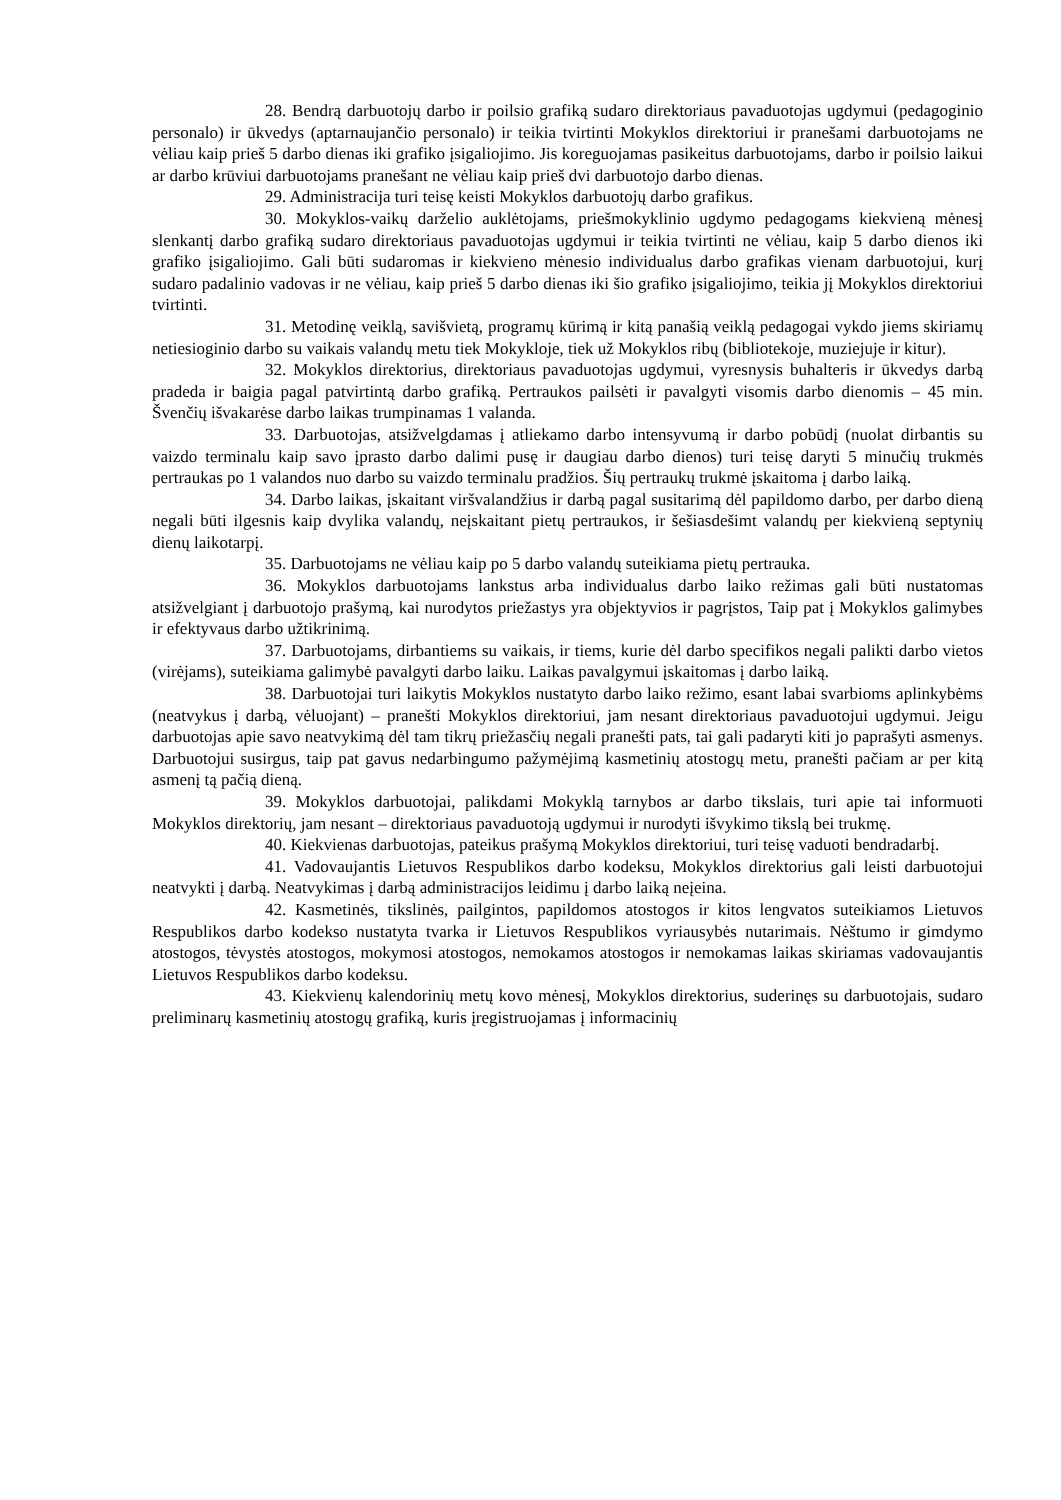28. Bendrą darbuotojų darbo ir poilsio grafiką sudaro direktoriaus pavaduotojas ugdymui (pedagoginio personalo) ir ūkvedys (aptarnaujančio personalo) ir teikia tvirtinti Mokyklos direktoriui ir pranešami darbuotojams ne vėliau kaip prieš 5 darbo dienas iki grafiko įsigaliojimo. Jis koreguojamas pasikeitus darbuotojams, darbo ir poilsio laikui ar darbo krūviui darbuotojams pranešant ne vėliau kaip prieš dvi darbuotojo darbo dienas.
29. Administracija turi teisę keisti Mokyklos darbuotojų darbo grafikus.
30. Mokyklos-vaikų darželio auklėtojams, priešmokyklinio ugdymo pedagogams kiekvieną mėnesį slenkantį darbo grafiką sudaro direktoriaus pavaduotojas ugdymui ir teikia tvirtinti ne vėliau, kaip 5 darbo dienos iki grafiko įsigaliojimo. Gali būti sudaromas ir kiekvieno mėnesio individualus darbo grafikas vienam darbuotojui, kurį sudaro padalinio vadovas ir ne vėliau, kaip prieš 5 darbo dienas iki šio grafiko įsigaliojimo, teikia jį Mokyklos direktoriui tvirtinti.
31. Metodinę veiklą, savišvietą, programų kūrimą ir kitą panašią veiklą pedagogai vykdo jiems skiriamų netiesioginio darbo su vaikais valandų metu tiek Mokykloje, tiek už Mokyklos ribų (bibliotekoje, muziejuje ir kitur).
32. Mokyklos direktorius, direktoriaus pavaduotojas ugdymui, vyresnysis buhalteris ir ūkvedys darbą pradeda ir baigia pagal patvirtintą darbo grafiką. Pertraukos pailsėti ir pavalgyti visomis darbo dienomis – 45 min. Švenčių išvakarėse darbo laikas trumpinamas 1 valanda.
33. Darbuotojas, atsižvelgdamas į atliekamo darbo intensyvumą ir darbo pobūdį (nuolat dirbantis su vaizdo terminalu kaip savo įprasto darbo dalimi pusę ir daugiau darbo dienos) turi teisę daryti 5 minučių trukmės pertraukas po 1 valandos nuo darbo su vaizdo terminalu pradžios. Šių pertraukų trukmė įskaitoma į darbo laiką.
34. Darbo laikas, įskaitant viršvalandžius ir darbą pagal susitarimą dėl papildomo darbo, per darbo dieną negali būti ilgesnis kaip dvylika valandų, neįskaitant pietų pertraukos, ir šešiasdešimt valandų per kiekvieną septynių dienų laikotarpį.
35. Darbuotojams ne vėliau kaip po 5 darbo valandų suteikiama pietų pertrauka.
36. Mokyklos darbuotojams lankstus arba individualus darbo laiko režimas gali būti nustatomas atsižvelgiant į darbuotojo prašymą, kai nurodytos priežastys yra objektyvios ir pagrįstos, Taip pat į Mokyklos galimybes ir efektyvaus darbo užtikrinimą.
37. Darbuotojams, dirbantiems su vaikais, ir tiems, kurie dėl darbo specifikos negali palikti darbo vietos (virėjams), suteikiama galimybė pavalgyti darbo laiku. Laikas pavalgymui įskaitomas į darbo laiką.
38. Darbuotojai turi laikytis Mokyklos nustatyto darbo laiko režimo, esant labai svarbioms aplinkybėms (neatvykus į darbą, vėluojant) – pranešti Mokyklos direktoriui, jam nesant direktoriaus pavaduotojui ugdymui. Jeigu darbuotojas apie savo neatvykimą dėl tam tikrų priežasčių negali pranešti pats, tai gali padaryti kiti jo paprašyti asmenys. Darbuotojui susirgus, taip pat gavus nedarbingumo pažymėjimą kasmetinių atostogų metu, pranešti pačiam ar per kitą asmenį tą pačią dieną.
39. Mokyklos darbuotojai, palikdami Mokyklą tarnybos ar darbo tikslais, turi apie tai informuoti Mokyklos direktorių, jam nesant – direktoriaus pavaduotoją ugdymui ir nurodyti išvykimo tikslą bei trukmę.
40. Kiekvienas darbuotojas, pateikus prašymą Mokyklos direktoriui, turi teisę vaduoti bendradarbį.
41. Vadovaujantis Lietuvos Respublikos darbo kodeksu, Mokyklos direktorius gali leisti darbuotojui neatvykti į darbą. Neatvykimas į darbą administracijos leidimu į darbo laiką neįeina.
42. Kasmetinės, tikslinės, pailgintos, papildomos atostogos ir kitos lengvatos suteikiamos Lietuvos Respublikos darbo kodekso nustatyta tvarka ir Lietuvos Respublikos vyriausybės nutarimais. Nėštumo ir gimdymo atostogos, tėvystės atostogos, mokymosi atostogos, nemokamos atostogos ir nemokamas laikas skiriamas vadovaujantis Lietuvos Respublikos darbo kodeksu.
43. Kiekvienų kalendorinių metų kovo mėnesį, Mokyklos direktorius, suderinęs su darbuotojais, sudaro preliminarų kasmetinių atostogų grafiką, kuris įregistruojamas į informacinių